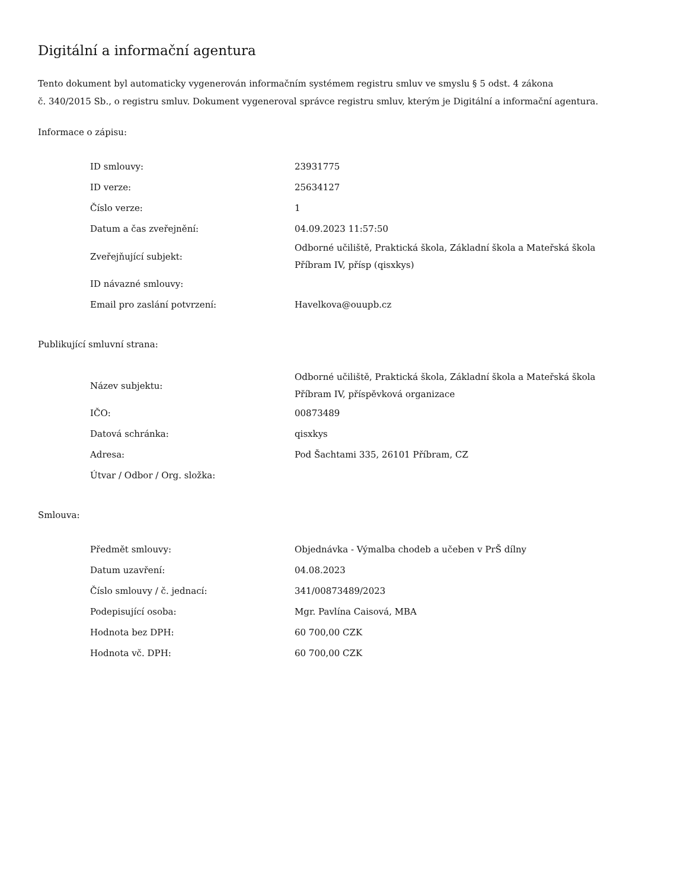Digitální a informační agentura
Tento dokument byl automaticky vygenerován informačním systémem registru smluv ve smyslu § 5 odst. 4 zákona
č. 340/2015 Sb., o registru smluv. Dokument vygeneroval správce registru smluv, kterým je Digitální a informační agentura.
Informace o zápisu:
| ID smlouvy: | 23931775 |
| ID verze: | 25634127 |
| Číslo verze: | 1 |
| Datum a čas zveřejnění: | 04.09.2023 11:57:50 |
| Zveřejňující subjekt: | Odborné učiliště, Praktická škola, Základní škola a Mateřská škola Příbram IV, přísp (qisxkys) |
| ID návazné smlouvy: | |
| Email pro zaslání potvrzení: | Havelkova@ouupb.cz |
Publikující smluvní strana:
| Název subjektu: | Odborné učiliště, Praktická škola, Základní škola a Mateřská škola Příbram IV, příspěvková organizace |
| IČO: | 00873489 |
| Datová schránka: | qisxkys |
| Adresa: | Pod Šachtami 335, 26101 Příbram, CZ |
| Útvar / Odbor / Org. složka: | |
Smlouva:
| Předmět smlouvy: | Objednávka - Výmalba chodeb a učeben v PrŠ dílny |
| Datum uzavření: | 04.08.2023 |
| Číslo smlouvy / č. jednací: | 341/00873489/2023 |
| Podepisující osoba: | Mgr. Pavlína Caisová, MBA |
| Hodnota bez DPH: | 60 700,00 CZK |
| Hodnota vč. DPH: | 60 700,00 CZK |